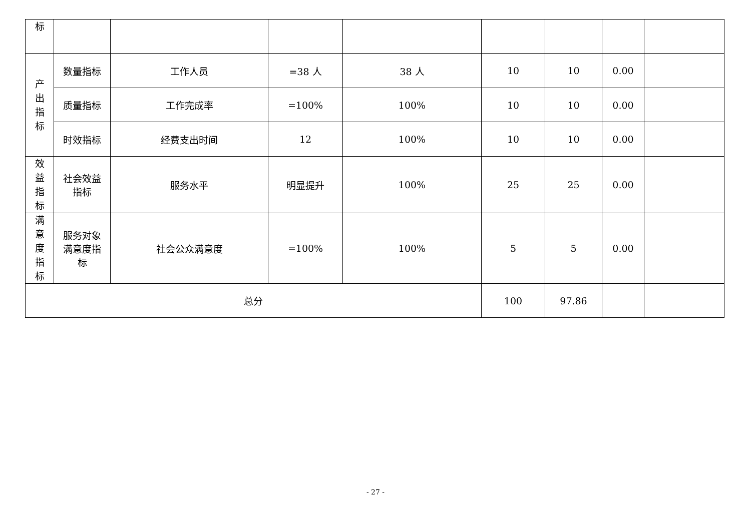| 标 | | | | | | | | |
| 产 出 指 标 | 数量指标 | 工作人员 | =38 人 | 38 人 | 10 | 10 | 0.00 | |
| | 质量指标 | 工作完成率 | =100% | 100% | 10 | 10 | 0.00 | |
| | 时效指标 | 经费支出时间 | 12 | 100% | 10 | 10 | 0.00 | |
| 效 益 指 标 | 社会效益 指标 | 服务水平 | 明显提升 | 100% | 25 | 25 | 0.00 | |
| 满 意 度 指 标 | 服务对象 满意度指 标 | 社会公众满意度 | =100% | 100% | 5 | 5 | 0.00 | |
| 总分 | | | | | 100 | 97.86 | | |
- 27 -